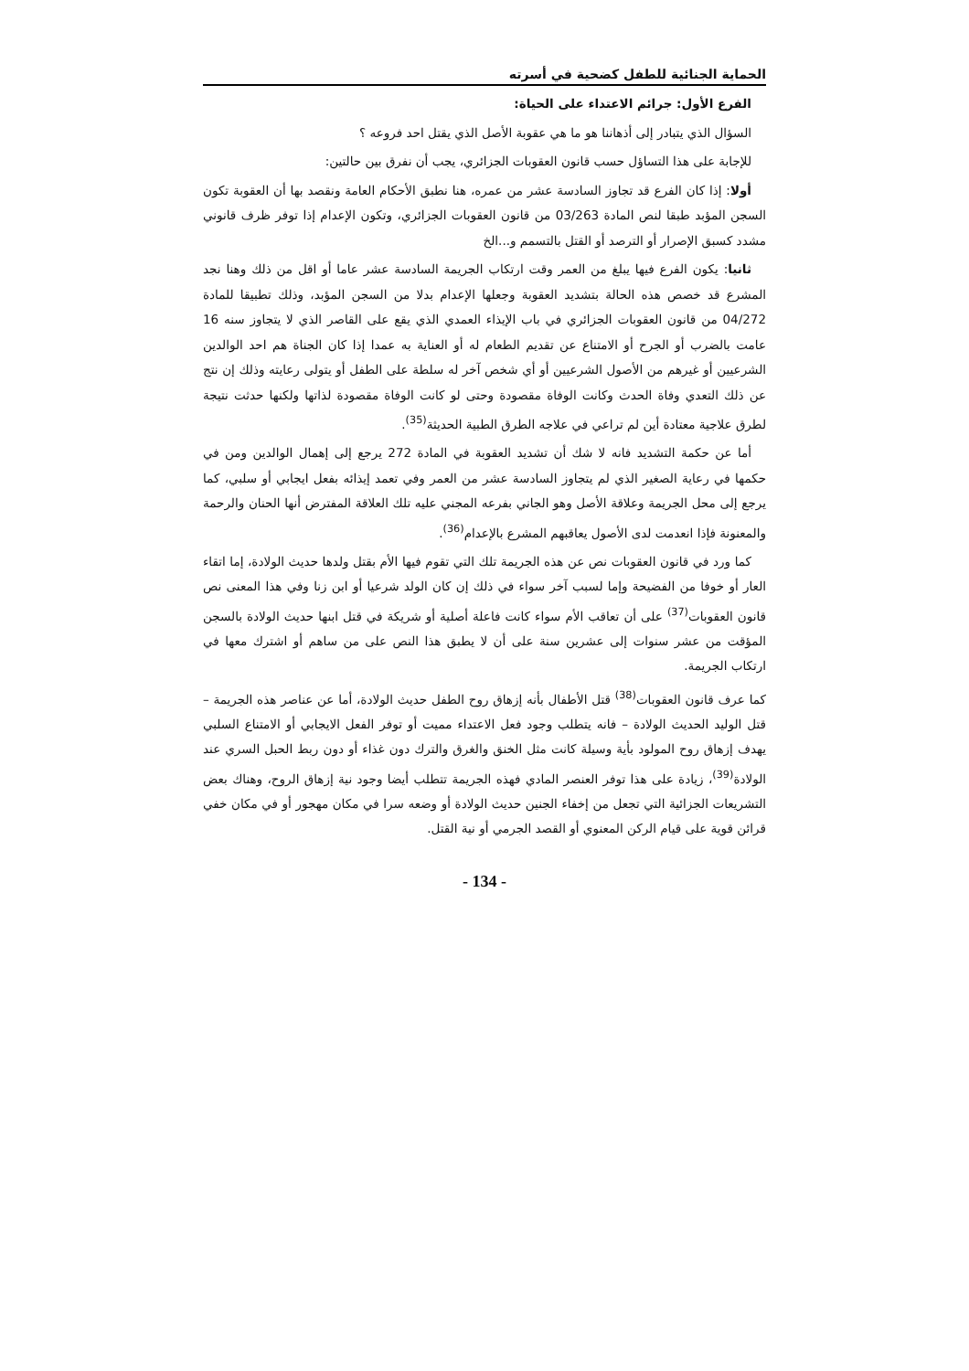الحماية الجنائية للطفل كضحية في أسرته
الفرع الأول: جرائم الاعتداء على الحياة:
السؤال الذي يتبادر إلى أذهاننا هو ما هي عقوبة الأصل الذي يقتل احد فروعه ؟
للإجابة على هذا التساؤل حسب قانون العقوبات الجزائري، يجب أن نفرق بين حالتين:
أولا: إذا كان الفرع قد تجاوز السادسة عشر من عمره، هنا نطبق الأحكام العامة ونقصد بها أن العقوبة تكون السجن المؤبد طبقا لنص المادة 03/263 من قانون العقوبات الجزائري، وتكون الإعدام إذا توفر ظرف قانوني مشدد كسبق الإصرار أو الترصد أو القتل بالتسمم و...الخ
ثانيا: يكون الفرع فيها يبلغ من العمر وقت ارتكاب الجريمة السادسة عشر عاما أو اقل من ذلك وهنا نجد المشرع قد خصص هذه الحالة بتشديد العقوبة وجعلها الإعدام بدلا من السجن المؤبد، وذلك تطبيقا للمادة 04/272 من قانون العقوبات الجزائري في باب الإيذاء العمدي الذي يقع على القاصر الذي لا يتجاوز سنه 16 عامت بالضرب أو الجرح أو الامتناع عن تقديم الطعام له أو العناية به عمدا إذا كان الجناة هم احد الوالدين الشرعيين أو غيرهم من الأصول الشرعيين أو أي شخص آخر له سلطة على الطفل أو يتولى رعايته وذلك إن نتج عن ذلك التعدي وفاة الحدث وكانت الوفاة مقصودة وحتى لو كانت الوفاة مقصودة لذاتها ولكنها حدثت نتيجة لطرق علاجية معتادة أين لم تراعي في علاجه الطرق الطبية الحديثة<sup>(35)</sup>.
أما عن حكمة التشديد فانه لا شك أن تشديد العقوبة في المادة 272 يرجع إلى إهمال الوالدين ومن في حكمها في رعاية الصغير الذي لم يتجاوز السادسة عشر من العمر وفي تعمد إيذائه بفعل ايجابي أو سلبي، كما يرجع إلى محل الجريمة وعلاقة الأصل وهو الجاني بفرعه المجني عليه تلك العلاقة المفترض أنها الحنان والرحمة والمعنونة فإذا انعدمت لدى الأصول يعاقبهم المشرع بالإعدام<sup>(36)</sup>.
كما ورد في قانون العقوبات نص عن هذه الجريمة تلك التي تقوم فيها الأم بقتل ولدها حديث الولادة، إما اتقاء العار أو خوفا من الفضيحة وإما لسبب آخر سواء في ذلك إن كان الولد شرعيا أو ابن زنا وفي هذا المعنى نص قانون العقوبات<sup>(37)</sup> على أن تعاقب الأم سواء كانت فاعلة أصلية أو شريكة في قتل ابنها حديث الولادة بالسجن المؤقت من عشر سنوات إلى عشرين سنة على أن لا يطبق هذا النص على من ساهم أو اشترك معها في ارتكاب الجريمة.
كما عرف قانون العقوبات<sup>(38)</sup> قتل الأطفال بأنه إزهاق روح الطفل حديث الولادة، أما عن عناصر هذه الجريمة – قتل الوليد الحديث الولادة – فانه يتطلب وجود فعل الاعتداء مميت أو توفر الفعل الايجابي أو الامتناع السلبي يهدف إزهاق روح المولود بأية وسيلة كانت مثل الخنق والغرق والترك دون غذاء أو دون ربط الحبل السري عند الولادة<sup>(39)</sup>، زيادة على هذا توفر العنصر المادي فهذه الجريمة تتطلب أيضا وجود نية إزهاق الروح، وهناك بعض التشريعات الجزائية التي تجعل من إخفاء الجنين حديث الولادة أو وضعه سرا في مكان مهجور أو في مكان خفي قرائن قوية على قيام الركن المعنوي أو القصد الجرمي أو نية القتل.
- 134 -